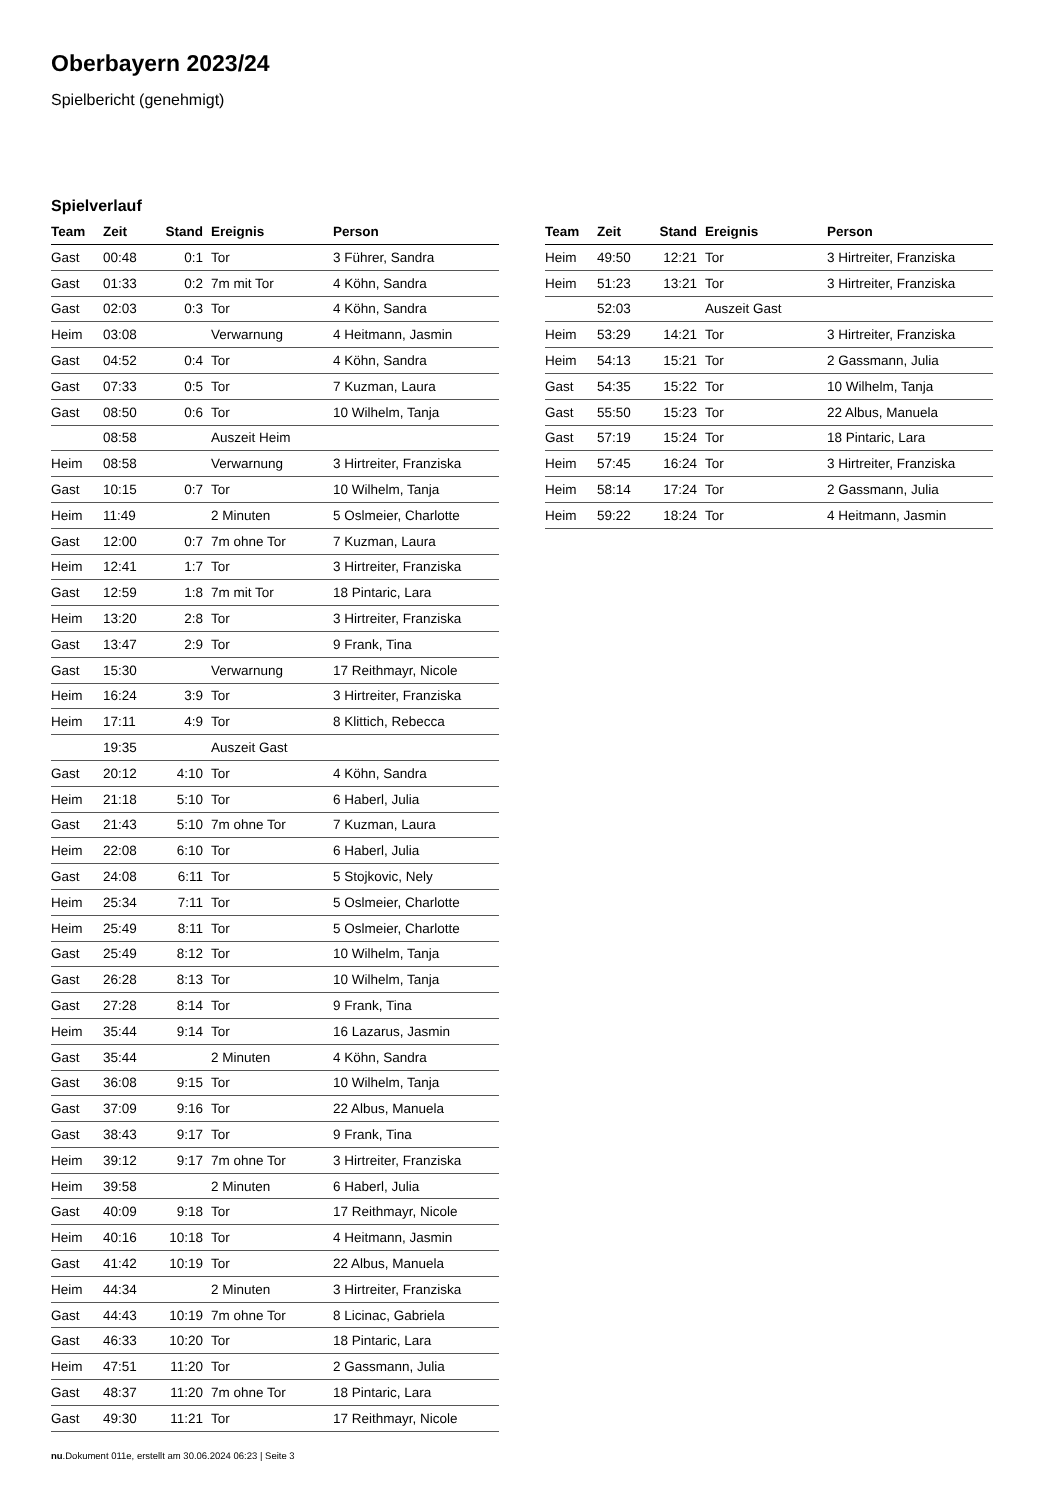Oberbayern 2023/24
Spielbericht (genehmigt)
Spielverlauf
| Team | Zeit | Stand | Ereignis | Person |
| --- | --- | --- | --- | --- |
| Gast | 00:48 | 0:1 | Tor | 3 Führer, Sandra |
| Gast | 01:33 | 0:2 | 7m mit Tor | 4 Köhn, Sandra |
| Gast | 02:03 | 0:3 | Tor | 4 Köhn, Sandra |
| Heim | 03:08 | | Verwarnung | 4 Heitmann, Jasmin |
| Gast | 04:52 | 0:4 | Tor | 4 Köhn, Sandra |
| Gast | 07:33 | 0:5 | Tor | 7 Kuzman, Laura |
| Gast | 08:50 | 0:6 | Tor | 10 Wilhelm, Tanja |
| | 08:58 | | Auszeit Heim | |
| Heim | 08:58 | | Verwarnung | 3 Hirtreiter, Franziska |
| Gast | 10:15 | 0:7 | Tor | 10 Wilhelm, Tanja |
| Heim | 11:49 | | 2 Minuten | 5 Oslmeier, Charlotte |
| Gast | 12:00 | 0:7 | 7m ohne Tor | 7 Kuzman, Laura |
| Heim | 12:41 | 1:7 | Tor | 3 Hirtreiter, Franziska |
| Gast | 12:59 | 1:8 | 7m mit Tor | 18 Pintaric, Lara |
| Heim | 13:20 | 2:8 | Tor | 3 Hirtreiter, Franziska |
| Gast | 13:47 | 2:9 | Tor | 9 Frank, Tina |
| Gast | 15:30 | | Verwarnung | 17 Reithmayr, Nicole |
| Heim | 16:24 | 3:9 | Tor | 3 Hirtreiter, Franziska |
| Heim | 17:11 | 4:9 | Tor | 8 Klittich, Rebecca |
| | 19:35 | | Auszeit Gast | |
| Gast | 20:12 | 4:10 | Tor | 4 Köhn, Sandra |
| Heim | 21:18 | 5:10 | Tor | 6 Haberl, Julia |
| Gast | 21:43 | 5:10 | 7m ohne Tor | 7 Kuzman, Laura |
| Heim | 22:08 | 6:10 | Tor | 6 Haberl, Julia |
| Gast | 24:08 | 6:11 | Tor | 5 Stojkovic, Nely |
| Heim | 25:34 | 7:11 | Tor | 5 Oslmeier, Charlotte |
| Heim | 25:49 | 8:11 | Tor | 5 Oslmeier, Charlotte |
| Gast | 25:49 | 8:12 | Tor | 10 Wilhelm, Tanja |
| Gast | 26:28 | 8:13 | Tor | 10 Wilhelm, Tanja |
| Gast | 27:28 | 8:14 | Tor | 9 Frank, Tina |
| Heim | 35:44 | 9:14 | Tor | 16 Lazarus, Jasmin |
| Gast | 35:44 | | 2 Minuten | 4 Köhn, Sandra |
| Gast | 36:08 | 9:15 | Tor | 10 Wilhelm, Tanja |
| Gast | 37:09 | 9:16 | Tor | 22 Albus, Manuela |
| Gast | 38:43 | 9:17 | Tor | 9 Frank, Tina |
| Heim | 39:12 | 9:17 | 7m ohne Tor | 3 Hirtreiter, Franziska |
| Heim | 39:58 | | 2 Minuten | 6 Haberl, Julia |
| Gast | 40:09 | 9:18 | Tor | 17 Reithmayr, Nicole |
| Heim | 40:16 | 10:18 | Tor | 4 Heitmann, Jasmin |
| Gast | 41:42 | 10:19 | Tor | 22 Albus, Manuela |
| Heim | 44:34 | | 2 Minuten | 3 Hirtreiter, Franziska |
| Gast | 44:43 | 10:19 | 7m ohne Tor | 8 Licinac, Gabriela |
| Gast | 46:33 | 10:20 | Tor | 18 Pintaric, Lara |
| Heim | 47:51 | 11:20 | Tor | 2 Gassmann, Julia |
| Gast | 48:37 | 11:20 | 7m ohne Tor | 18 Pintaric, Lara |
| Gast | 49:30 | 11:21 | Tor | 17 Reithmayr, Nicole |
| Team | Zeit | Stand | Ereignis | Person |
| --- | --- | --- | --- | --- |
| Heim | 49:50 | 12:21 | Tor | 3 Hirtreiter, Franziska |
| Heim | 51:23 | 13:21 | Tor | 3 Hirtreiter, Franziska |
| | 52:03 | | Auszeit Gast | |
| Heim | 53:29 | 14:21 | Tor | 3 Hirtreiter, Franziska |
| Heim | 54:13 | 15:21 | Tor | 2 Gassmann, Julia |
| Gast | 54:35 | 15:22 | Tor | 10 Wilhelm, Tanja |
| Gast | 55:50 | 15:23 | Tor | 22 Albus, Manuela |
| Gast | 57:19 | 15:24 | Tor | 18 Pintaric, Lara |
| Heim | 57:45 | 16:24 | Tor | 3 Hirtreiter, Franziska |
| Heim | 58:14 | 17:24 | Tor | 2 Gassmann, Julia |
| Heim | 59:22 | 18:24 | Tor | 4 Heitmann, Jasmin |
nu.Dokument 011e, erstellt am 30.06.2024 06:23 | Seite 3